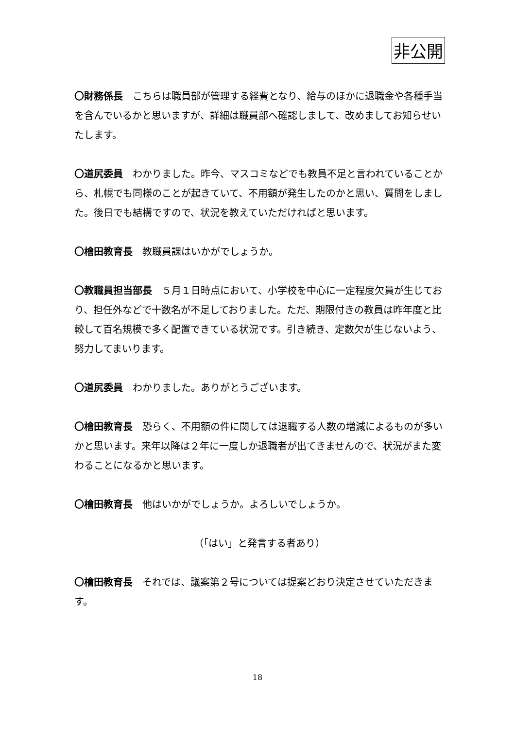非公開
〇財務係長　こちらは職員部が管理する経費となり、給与のほかに退職金や各種手当を含んでいるかと思いますが、詳細は職員部へ確認しまして、改めましてお知らせいたします。
〇道尻委員　わかりました。昨今、マスコミなどでも教員不足と言われていることから、札幌でも同様のことが起きていて、不用額が発生したのかと思い、質問をしました。後日でも結構ですので、状況を教えていただければと思います。
〇檜田教育長　教職員課はいかがでしょうか。
〇教職員担当部長　５月１日時点において、小学校を中心に一定程度欠員が生じており、担任外などで十数名が不足しておりました。ただ、期限付きの教員は昨年度と比較して百名規模で多く配置できている状況です。引き続き、定数欠が生じないよう、努力してまいります。
〇道尻委員　わかりました。ありがとうございます。
〇檜田教育長　恐らく、不用額の件に関しては退職する人数の増減によるものが多いかと思います。来年以降は２年に一度しか退職者が出てきませんので、状況がまた変わることになるかと思います。
〇檜田教育長　他はいかがでしょうか。よろしいでしょうか。
（「はい」と発言する者あり）
〇檜田教育長　それでは、議案第２号については提案どおり決定させていただきます。
18